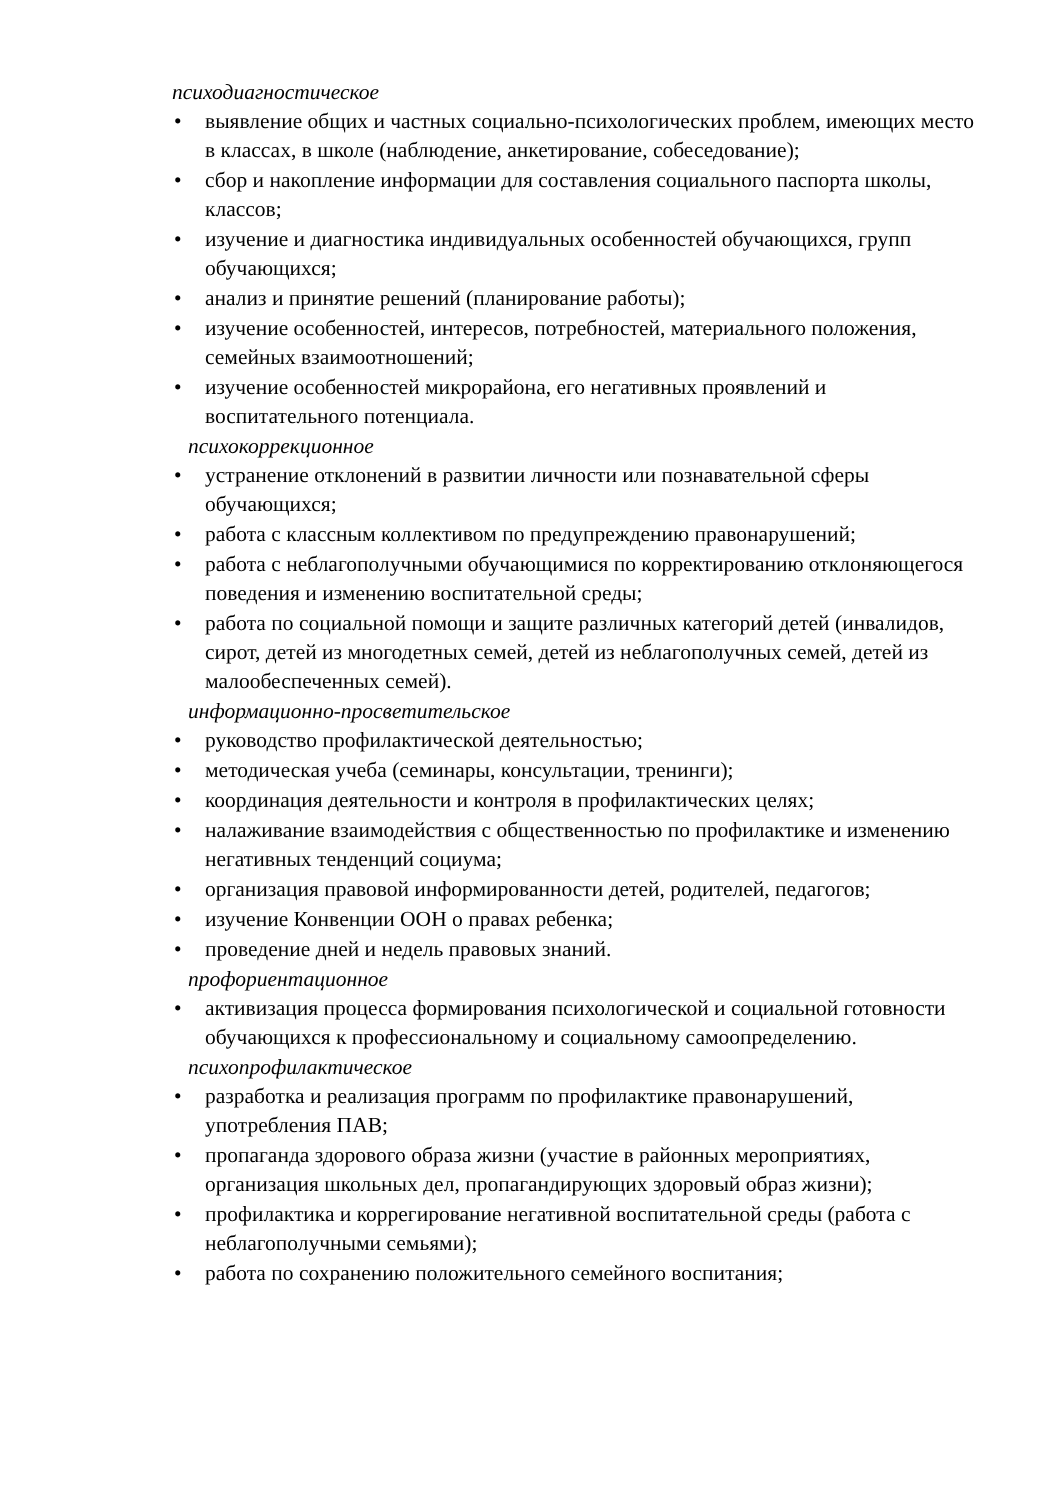психодиагностическое
• выявление общих и частных социально-психологических проблем, имеющих место в классах, в школе (наблюдение, анкетирование, собеседование);
• сбор и накопление информации для составления социального паспорта школы, классов;
• изучение и диагностика индивидуальных особенностей обучающихся, групп обучающихся;
• анализ и принятие решений (планирование работы);
• изучение особенностей, интересов, потребностей, материального положения, семейных взаимоотношений;
• изучение особенностей микрорайона, его негативных проявлений и воспитательного потенциала.
психокоррекционное
• устранение отклонений в развитии личности или познавательной сферы обучающихся;
• работа с классным коллективом по предупреждению правонарушений;
• работа с неблагополучными обучающимися по корректированию отклоняющегося поведения и изменению воспитательной среды;
• работа по социальной помощи и защите различных категорий детей (инвалидов, сирот, детей из многодетных семей, детей из неблагополучных семей, детей из малообеспеченных семей).
информационно-просветительское
• руководство профилактической деятельностью;
• методическая учеба (семинары, консультации, тренинги);
• координация деятельности и контроля в профилактических целях;
• налаживание взаимодействия с общественностью по профилактике и изменению негативных тенденций социума;
• организация правовой информированности детей, родителей, педагогов;
• изучение Конвенции ООН о правах ребенка;
• проведение дней и недель правовых знаний.
профориентационное
• активизация процесса формирования психологической и социальной готовности обучающихся к профессиональному и социальному самоопределению.
психопрофилактическое
• разработка и реализация программ по профилактике правонарушений, употребления ПАВ;
• пропаганда здорового образа жизни (участие в районных мероприятиях, организация школьных дел, пропагандирующих здоровый образ жизни);
• профилактика и коррегирование негативной воспитательной среды (работа с неблагополучными семьями);
• работа по сохранению положительного семейного воспитания;